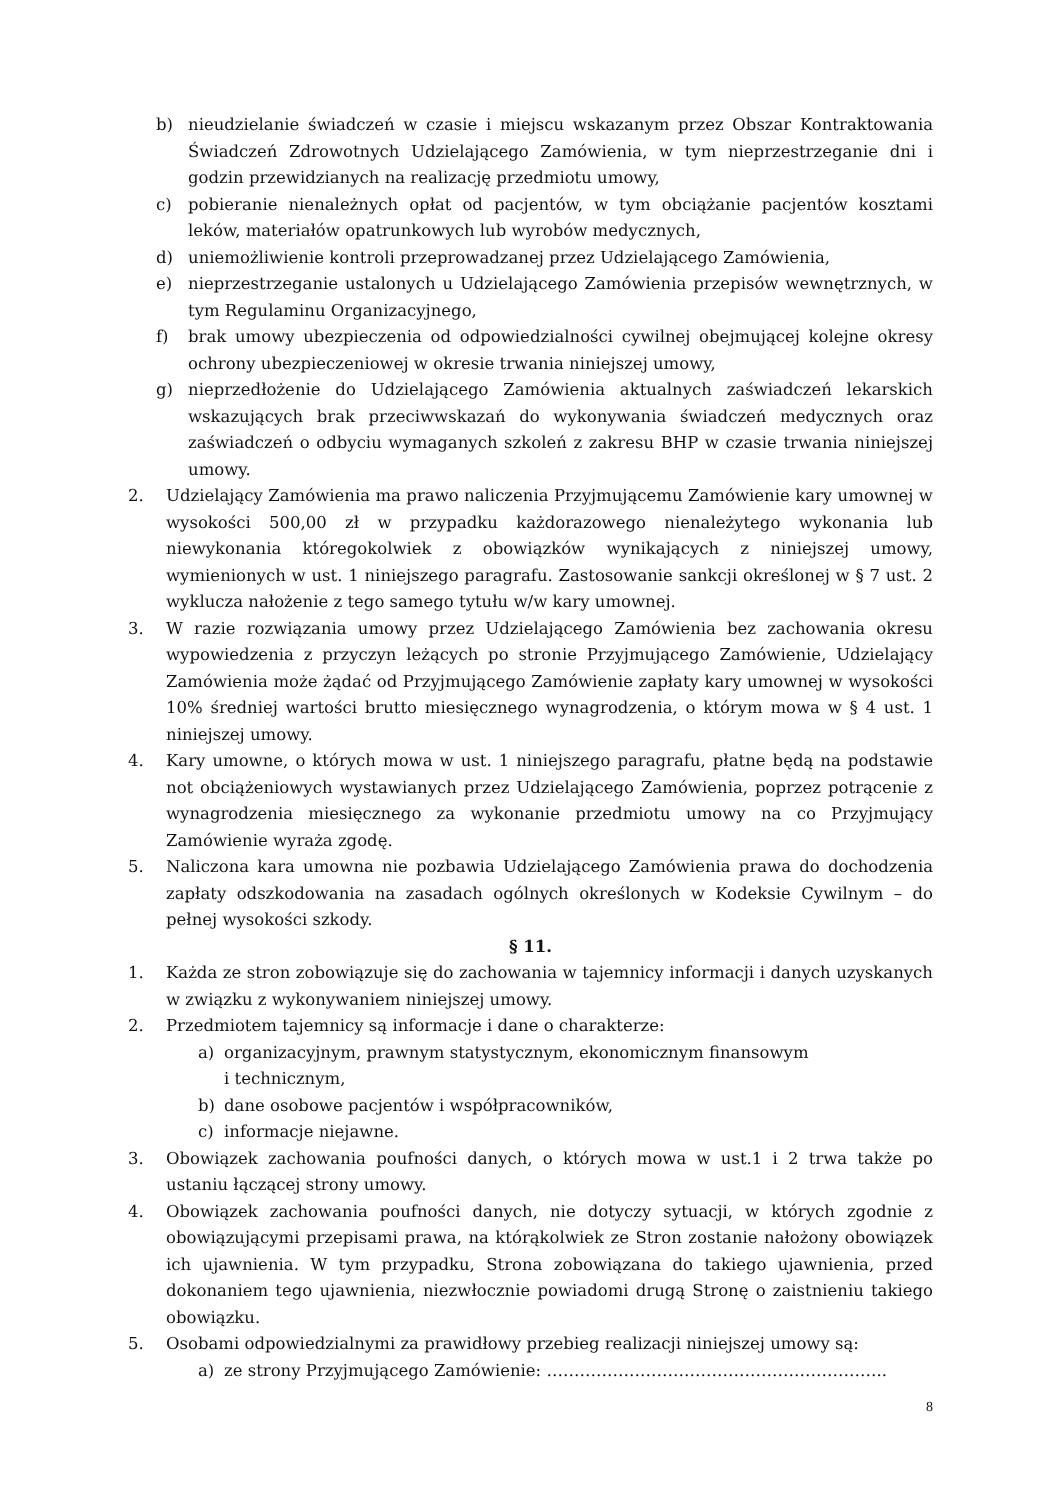b) nieudzielanie świadczeń w czasie i miejscu wskazanym przez Obszar Kontraktowania Świadczeń Zdrowotnych Udzielającego Zamówienia, w tym nieprzestrzeganie dni i godzin przewidzianych na realizację przedmiotu umowy,
c) pobieranie nienależnych opłat od pacjentów, w tym obciążanie pacjentów kosztami leków, materiałów opatrunkowych lub wyrobów medycznych,
d) uniemożliwienie kontroli przeprowadzanej przez Udzielającego Zamówienia,
e) nieprzestrzeganie ustalonych u Udzielającego Zamówienia przepisów wewnętrznych, w tym Regulaminu Organizacyjnego,
f) brak umowy ubezpieczenia od odpowiedzialności cywilnej obejmującej kolejne okresy ochrony ubezpieczeniowej w okresie trwania niniejszej umowy,
g) nieprzedłożenie do Udzielającego Zamówienia aktualnych zaświadczeń lekarskich wskazujących brak przeciwwskazań do wykonywania świadczeń medycznych oraz zaświadczeń o odbyciu wymaganych szkoleń z zakresu BHP w czasie trwania niniejszej umowy.
2. Udzielający Zamówienia ma prawo naliczenia Przyjmującemu Zamówienie kary umownej w wysokości 500,00 zł w przypadku każdorazowego nienależytego wykonania lub niewykonania któregokolwiek z obowiązków wynikających z niniejszej umowy, wymienionych w ust. 1 niniejszego paragrafu. Zastosowanie sankcji określonej w § 7 ust. 2 wyklucza nałożenie z tego samego tytułu w/w kary umownej.
3. W razie rozwiązania umowy przez Udzielającego Zamówienia bez zachowania okresu wypowiedzenia z przyczyn leżących po stronie Przyjmującego Zamówienie, Udzielający Zamówienia może żądać od Przyjmującego Zamówienie zapłaty kary umownej w wysokości 10% średniej wartości brutto miesięcznego wynagrodzenia, o którym mowa w § 4 ust. 1 niniejszej umowy.
4. Kary umowne, o których mowa w ust. 1 niniejszego paragrafu, płatne będą na podstawie not obciążeniowych wystawianych przez Udzielającego Zamówienia, poprzez potrącenie z wynagrodzenia miesięcznego za wykonanie przedmiotu umowy na co Przyjmujący Zamówienie wyraża zgodę.
5. Naliczona kara umowna nie pozbawia Udzielającego Zamówienia prawa do dochodzenia zapłaty odszkodowania na zasadach ogólnych określonych w Kodeksie Cywilnym – do pełnej wysokości szkody.
§ 11.
1. Każda ze stron zobowiązuje się do zachowania w tajemnicy informacji i danych uzyskanych w związku z wykonywaniem niniejszej umowy.
2. Przedmiotem tajemnicy są informacje i dane o charakterze:
a) organizacyjnym, prawnym statystycznym, ekonomicznym finansowym
i technicznym,
b) dane osobowe pacjentów i współpracowników,
c) informacje niejawne.
3. Obowiązek zachowania poufności danych, o których mowa w ust.1 i 2 trwa także po ustaniu łączącej strony umowy.
4. Obowiązek zachowania poufności danych, nie dotyczy sytuacji, w których zgodnie z obowiązującymi przepisami prawa, na którąkolwiek ze Stron zostanie nałożony obowiązek ich ujawnienia. W tym przypadku, Strona zobowiązana do takiego ujawnienia, przed dokonaniem tego ujawnienia, niezwłocznie powiadomi drugą Stronę o zaistnieniu takiego obowiązku.
5. Osobami odpowiedzialnymi za prawidłowy przebieg realizacji niniejszej umowy są:
a) ze strony Przyjmującego Zamówienie: ……………………………………………………..
8